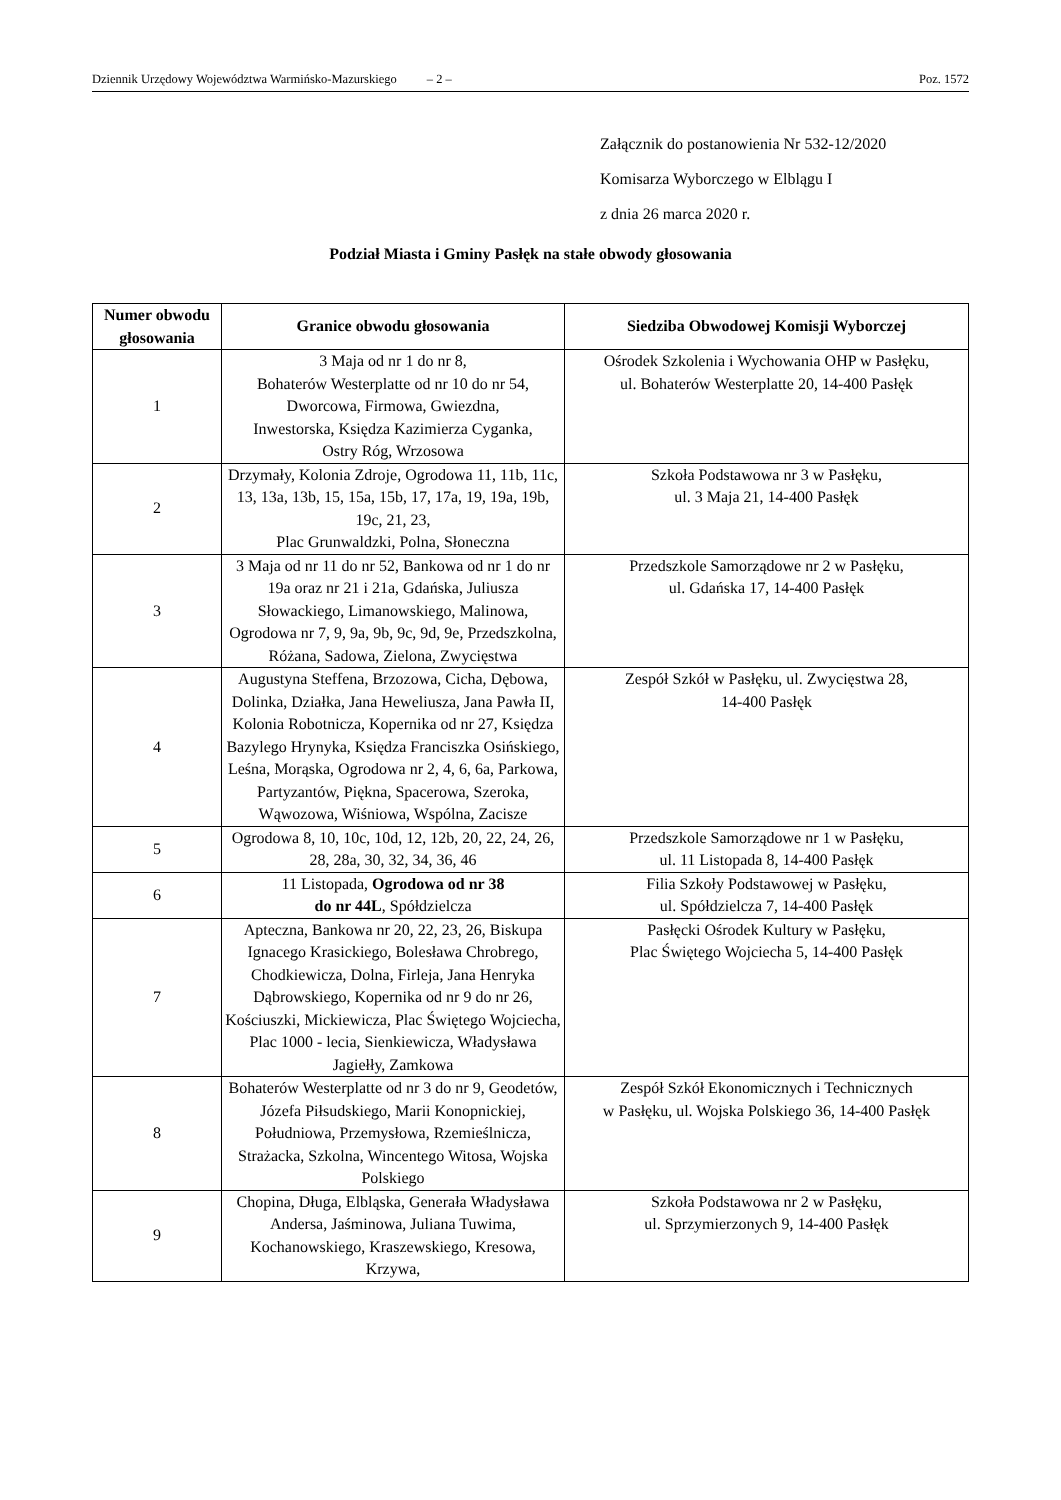Dziennik Urzędowy Województwa Warmińsko-Mazurskiego – 2 – Poz. 1572
Załącznik do postanowienia Nr 532-12/2020
Komisarza Wyborczego w Elblągu I
z dnia 26 marca 2020 r.
Podział Miasta i Gminy Pasłęk na stałe obwody głosowania
| Numer obwodu głosowania | Granice obwodu głosowania | Siedziba Obwodowej Komisji Wyborczej |
| --- | --- | --- |
| 1 | 3 Maja od nr 1 do nr 8, Bohaterów Westerplatte od nr 10 do nr 54, Dworcowa, Firmowa, Gwiezdna, Inwestorska, Księdza Kazimierza Cyganka, Ostry Róg, Wrzosowa | Ośrodek Szkolenia i Wychowania OHP w Pasłęku, ul. Bohaterów Westerplatte 20, 14-400 Pasłęk |
| 2 | Drzymały, Kolonia Zdroje, Ogrodowa 11, 11b, 11c, 13, 13a, 13b, 15, 15a, 15b, 17, 17a, 19, 19a, 19b, 19c, 21, 23, Plac Grunwaldzki, Polna, Słoneczna | Szkoła Podstawowa nr 3 w Pasłęku, ul. 3 Maja 21, 14-400 Pasłęk |
| 3 | 3 Maja od nr 11 do nr 52, Bankowa od nr 1 do nr 19a oraz nr 21 i 21a, Gdańska, Juliusza Słowackiego, Limanowskiego, Malinowa, Ogrodowa nr 7, 9, 9a, 9b, 9c, 9d, 9e, Przedszkolna, Różana, Sadowa, Zielona, Zwycięstwa | Przedszkole Samorządowe nr 2 w Pasłęku, ul. Gdańska 17, 14-400 Pasłęk |
| 4 | Augustyna Steffena, Brzozowa, Cicha, Dębowa, Dolinka, Działka, Jana Heweliusza, Jana Pawła II, Kolonia Robotnicza, Kopernika od nr 27, Księdza Bazylego Hrynyka, Księdza Franciszka Osińskiego, Leśna, Morąska, Ogrodowa nr 2, 4, 6, 6a, Parkowa, Partyzantów, Piękna, Spacerowa, Szeroka, Wąwozowa, Wiśniowa, Wspólna, Zacisze | Zespół Szkół w Pasłęku, ul. Zwycięstwa 28, 14-400 Pasłęk |
| 5 | Ogrodowa 8, 10, 10c, 10d, 12, 12b, 20, 22, 24, 26, 28, 28a, 30, 32, 34, 36, 46 | Przedszkole Samorządowe nr 1 w Pasłęku, ul. 11 Listopada 8, 14-400 Pasłęk |
| 6 | 11 Listopada, Ogrodowa od nr 38 do nr 44L , Spółdzielcza | Filia Szkoły Podstawowej w Pasłęku, ul. Spółdzielcza 7, 14-400 Pasłęk |
| 7 | Apteczna, Bankowa nr 20, 22, 23, 26, Biskupa Ignacego Krasickiego, Bolesława Chrobrego, Chodkiewicza, Dolna, Firleja, Jana Henryka Dąbrowskiego, Kopernika od nr 9 do nr 26, Kościuszki, Mickiewicza, Plac Świętego Wojciecha, Plac 1000 - lecia, Sienkiewicza, Władysława Jagiełły, Zamkowa | Pasłęcki Ośrodek Kultury w Pasłęku, Plac Świętego Wojciecha 5, 14-400 Pasłęk |
| 8 | Bohaterów Westerplatte od nr 3 do nr 9, Geodetów, Józefa Piłsudskiego, Marii Konopnickiej, Południowa, Przemysłowa, Rzemieślnicza, Strażacka, Szkolna, Wincentego Witosa, Wojska Polskiego | Zespół Szkół Ekonomicznych i Technicznych w Pasłęku, ul. Wojska Polskiego 36, 14-400 Pasłęk |
| 9 | Chopina, Długa, Elbląska, Generała Władysława Andersa, Jaśminowa, Juliana Tuwima, Kochanowskiego, Kraszewskiego, Kresowa, Krzywa, | Szkoła Podstawowa nr 2 w Pasłęku, ul. Sprzymierzonych 9, 14-400 Pasłęk |